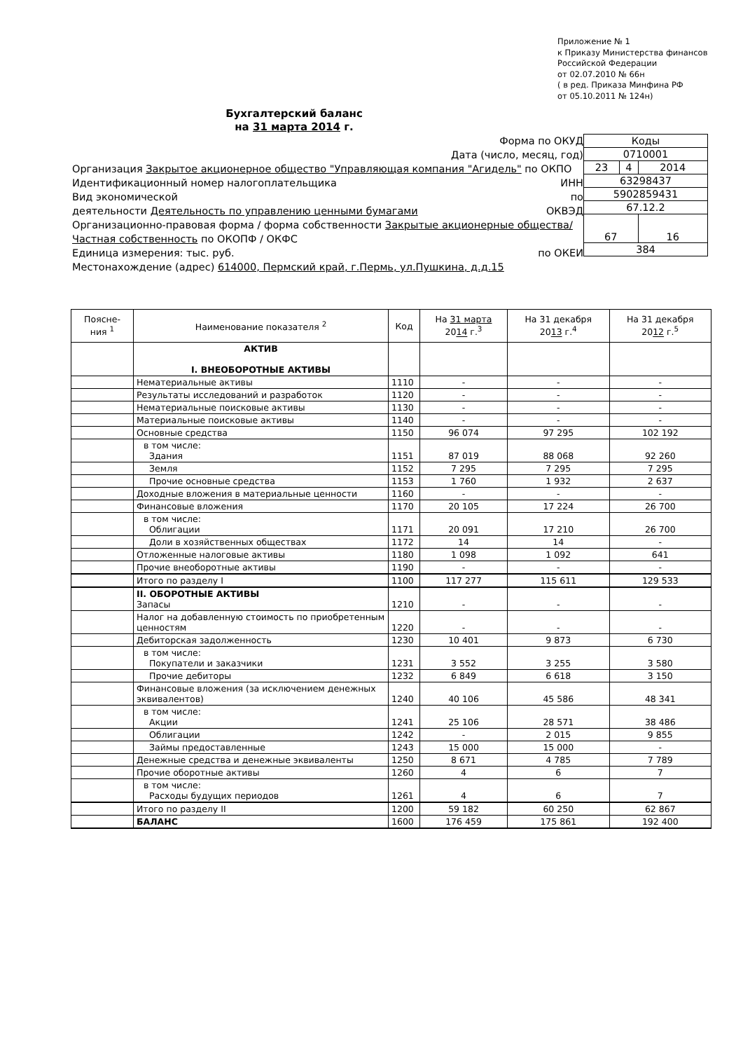Приложение № 1
к Приказу Министерства финансов
Российской Федерации
от 02.07.2010 № 66н
( в ред. Приказа Минфина РФ
от 05.10.2011 № 124н)
Бухгалтерский баланс
на 31 марта 2014 г.
Форма по ОКУД
Дата (число, месяц, год)
Организация Закрытое акционерное общество "Управляющая компания "Агидель" по ОКПО
Идентификационный номер налогоплательщика ИНН
Вид экономической по
деятельности Деятельность по управлению ценными бумагами ОКВЭД
Организационно-правовая форма / форма собственности Закрытые акционерные общества/Частная собственность по ОКОПФ / ОКФС
Единица измерения: тыс. руб. по ОКЕИ
Местонахождение (адрес) 614000, Пермский край, г.Пермь, ул.Пушкина, д.д.15
| Коды | | |
| 0710001 | | |
| 23 | 4 | 2014 |
| 63298437 | | |
| 5902859431 | | |
| 67.12.2 | | |
| 67 | | 16 |
| 384 | | |
| Поясне- ния <sup>1</sup> | Наименование показателя <sup>2</sup> | Код | На 31 марта 20 14 г.<sup>3</sup> | На 31 декабря 20 13 г.<sup>4</sup> | На 31 декабря 20 12 г.<sup>5</sup> |
| --- | --- | --- | --- | --- | --- |
| | АКТИВ I. ВНЕОБОРОТНЫЕ АКТИВЫ | | | | |
| | Нематериальные активы | 1110 | - | - | - |
| | Результаты исследований и разработок | 1120 | - | - | - |
| | Нематериальные поисковые активы | 1130 | - | - | - |
| | Материальные поисковые активы | 1140 | - | - | - |
| | Основные средства | 1150 | 96 074 | 97 295 | 102 192 |
| | в том числе: Здания | 1151 | 87 019 | 88 068 | 92 260 |
| | Земля | 1152 | 7 295 | 7 295 | 7 295 |
| | Прочие основные средства | 1153 | 1 760 | 1 932 | 2 637 |
| | Доходные вложения в материальные ценности | 1160 | - | - | - |
| | Финансовые вложения | 1170 | 20 105 | 17 224 | 26 700 |
| | в том числе: Облигации | 1171 | 20 091 | 17 210 | 26 700 |
| | Доли в хозяйственных обществах | 1172 | 14 | 14 | - |
| | Отложенные налоговые активы | 1180 | 1 098 | 1 092 | 641 |
| | Прочие внеоборотные активы | 1190 | - | - | - |
| | Итого по разделу I | 1100 | 117 277 | 115 611 | 129 533 |
| | II. ОБОРОТНЫЕ АКТИВЫ Запасы | 1210 | - | - | - |
| | Налог на добавленную стоимость по приобретенным ценностям | 1220 | - | - | - |
| | Дебиторская задолженность | 1230 | 10 401 | 9 873 | 6 730 |
| | в том числе: Покупатели и заказчики | 1231 | 3 552 | 3 255 | 3 580 |
| | Прочие дебиторы | 1232 | 6 849 | 6 618 | 3 150 |
| | Финансовые вложения (за исключением денежных эквивалентов) | 1240 | 40 106 | 45 586 | 48 341 |
| | в том числе: Акции | 1241 | 25 106 | 28 571 | 38 486 |
| | Облигации | 1242 | - | 2 015 | 9 855 |
| | Займы предоставленные | 1243 | 15 000 | 15 000 | - |
| | Денежные средства и денежные эквиваленты | 1250 | 8 671 | 4 785 | 7 789 |
| | Прочие оборотные активы | 1260 | 4 | 6 | 7 |
| | в том числе: Расходы будущих периодов | 1261 | 4 | 6 | 7 |
| | Итого по разделу II | 1200 | 59 182 | 60 250 | 62 867 |
| | БАЛАНС | 1600 | 176 459 | 175 861 | 192 400 |